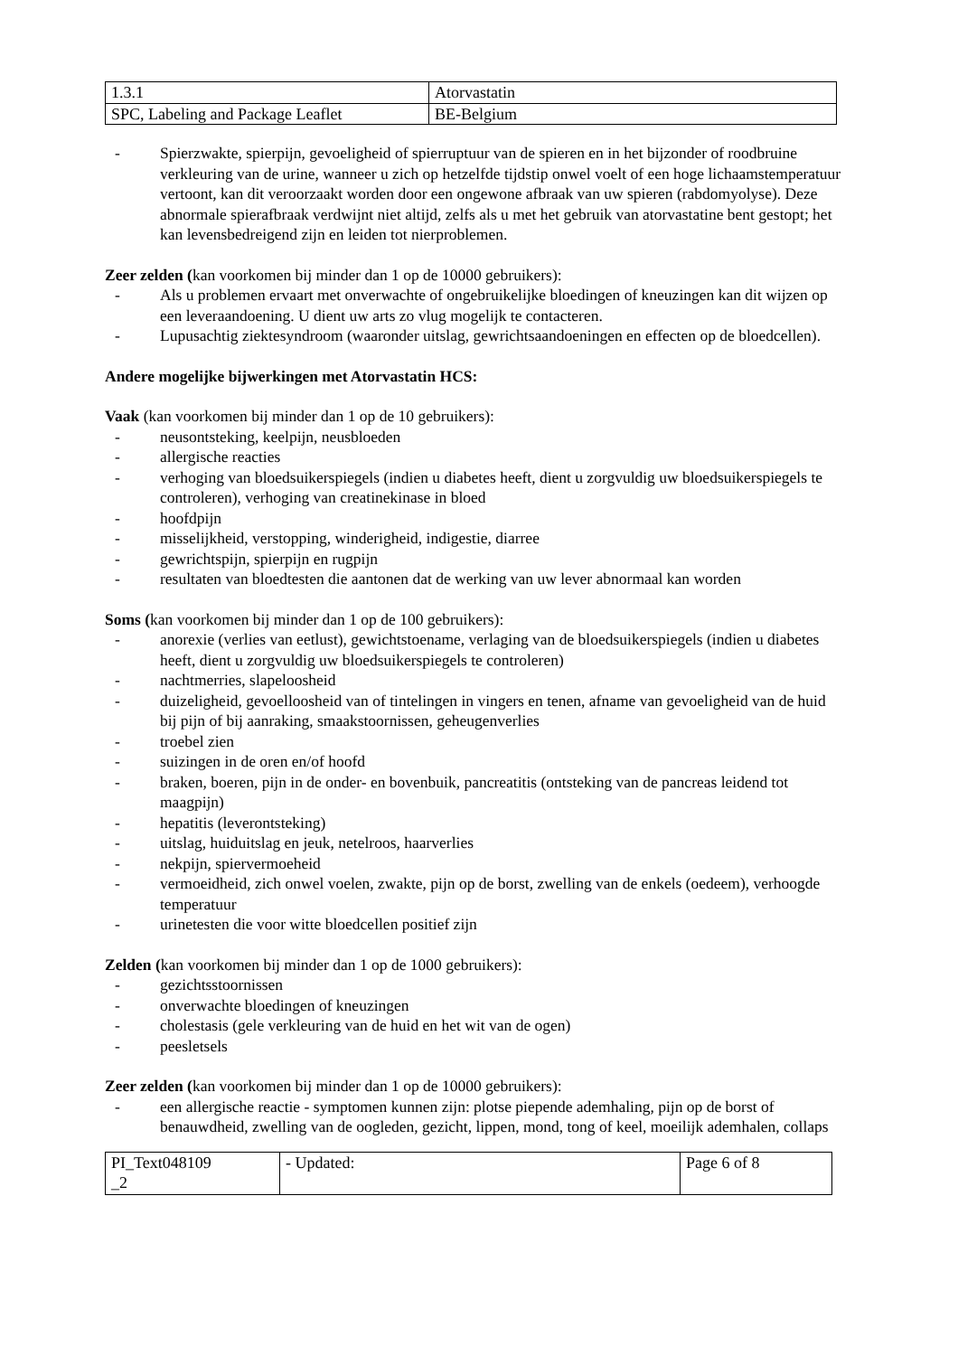| 1.3.1 | Atorvastatin |
| SPC, Labeling and Package Leaflet | BE-Belgium |
- Spierzwakte, spierpijn, gevoeligheid of spierruptuur van de spieren en in het bijzonder of roodbruine verkleuring van de urine, wanneer u zich op hetzelfde tijdstip onwel voelt of een hoge lichaamstemperatuur vertoont, kan dit veroorzaakt worden door een ongewone afbraak van uw spieren (rabdomyolyse). Deze abnormale spierafbraak verdwijnt niet altijd, zelfs als u met het gebruik van atorvastatine bent gestopt; het kan levensbedreigend zijn en leiden tot nierproblemen.
Zeer zelden (kan voorkomen bij minder dan 1 op de 10000 gebruikers):
- Als u problemen ervaart met onverwachte of ongebruikelijke bloedingen of kneuzingen kan dit wijzen op een leveraandoening. U dient uw arts zo vlug mogelijk te contacteren.
- Lupusachtig ziektesyndroom (waaronder uitslag, gewrichtsaandoeningen en effecten op de bloedcellen).
Andere mogelijke bijwerkingen met Atorvastatin HCS:
Vaak (kan voorkomen bij minder dan 1 op de 10 gebruikers):
- neusontsteking, keelpijn, neusbloeden
- allergische reacties
- verhoging van bloedsuikerspiegels (indien u diabetes heeft, dient u zorgvuldig uw bloedsuikerspiegels te controleren), verhoging van creatinekinase in bloed
- hoofdpijn
- misselijkheid, verstopping, winderigheid, indigestie, diarree
- gewrichtspijn, spierpijn en rugpijn
- resultaten van bloedtesten die aantonen dat de werking van uw lever abnormaal kan worden
Soms (kan voorkomen bij minder dan 1 op de 100 gebruikers):
- anorexie (verlies van eetlust), gewichtstoename, verlaging van de bloedsuikerspiegels (indien u diabetes heeft, dient u zorgvuldig uw bloedsuikerspiegels te controleren)
- nachtmerries, slapeloosheid
- duizeligheid, gevoelloosheid van of tintelingen in vingers en tenen, afname van gevoeligheid van de huid bij pijn of bij aanraking, smaakstoornissen, geheugenverlies
- troebel zien
- suizingen in de oren en/of hoofd
- braken, boeren, pijn in de onder- en bovenbuik, pancreatitis (ontsteking van de pancreas leidend tot maagpijn)
- hepatitis (leverontsteking)
- uitslag, huiduitslag en jeuk, netelroos, haarverlies
- nekpijn, spiervermoeheid
- vermoeidheid, zich onwel voelen, zwakte, pijn op de borst, zwelling van de enkels (oedeem), verhoogde temperatuur
- urinetesten die voor witte bloedcellen positief zijn
Zelden (kan voorkomen bij minder dan 1 op de 1000 gebruikers):
- gezichtsstoornissen
- onverwachte bloedingen of kneuzingen
- cholestasis (gele verkleuring van de huid en het wit van de ogen)
- peesletsels
Zeer zelden (kan voorkomen bij minder dan 1 op de 10000 gebruikers):
- een allergische reactie - symptomen kunnen zijn: plotse piepende ademhaling, pijn op de borst of benauwdheid, zwelling van de oogleden, gezicht, lippen, mond, tong of keel, moeilijk ademhalen, collaps
| PI_Text048109 _2 | - Updated: | Page 6 of 8 |